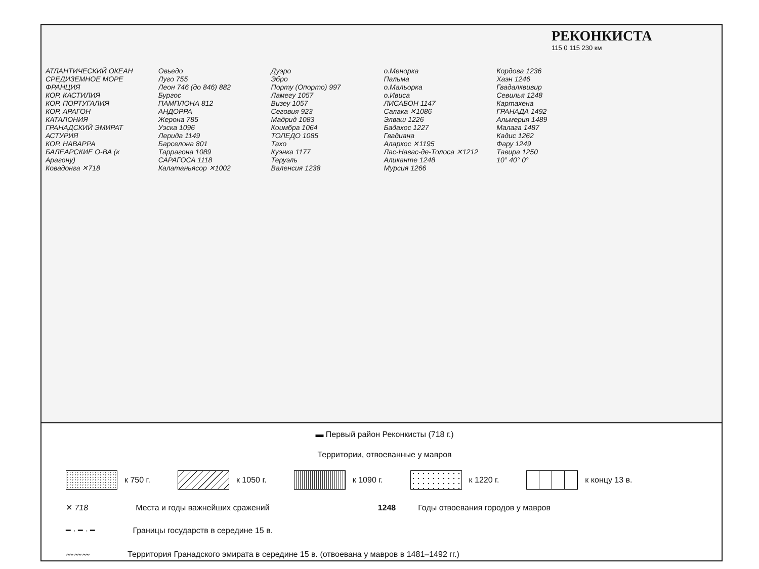РЕКОНКИСТА
115 0 115 230 км
АТЛАНТИЧЕСКИЙ ОКЕАН
СРЕДИЗЕМНОЕ МОРЕ
ФРАНЦИЯ
КОР. КАСТИЛИЯ
КОР. ПОРТУГАЛИЯ
КОР. АРАГОН
КАТАЛОНИЯ
ГРАНАДСКИЙ ЭМИРАТ
АСТУРИЯ
КОР. НАВАРРА
БАЛЕАРСКИЕ О-ВА (к Арагону)
Ковадонга ✕718
Овьедо
Луго 755
Леон 746 (до 846) 882
Бургос
ПАМПЛОНА 812
АНДОРРА
Жерона 785
Уэска 1096
Лерида 1149
Барселона 801
Таррагона 1089
САРАГОСА 1118
Калатаньясор ✕1002
Дуэро
Эбро
Порту (Опорто) 997
Ламегу 1057
Визеу 1057
Сеговия 923
Мадрид 1083
Коимбра 1064
ТОЛЕДО 1085
Тахо
Куэнка 1177
Теруэль
Валенсия 1238
о.Менорка
Пальма
о.Мальорка
о.Ивиса
ЛИСАБОН 1147
Салака ✕1086
Элваш 1226
Бадахос 1227
Гвадиана
Аларкос ✕1195
Лас-Навас-де-Толоса ✕1212
Аликанте 1248
Мурсия 1266
Кордова 1236
Хаэн 1246
Гвадалквивир
Севилья 1248
Картахена
ГРАНАДА 1492
Альмерия 1489
Малага 1487
Кадис 1262
Фару 1249
Тавира 1250
10° 40° 0°
▬ Первый район Реконкисты (718 г.)
Территории, отвоеванные у мавров
к 750 г. к 1050 г. к 1090 г. к 1220 г. к концу 13 в.
✕ 718 Места и годы важнейших сражений 1248 Годы отвоевания городов у мавров
━ · ━ · ━ Границы государств в середине 15 в.
〰〰〰 Территория Гранадского эмирата в середине 15 в. (отвоевана у мавров в 1481–1492 гг.)